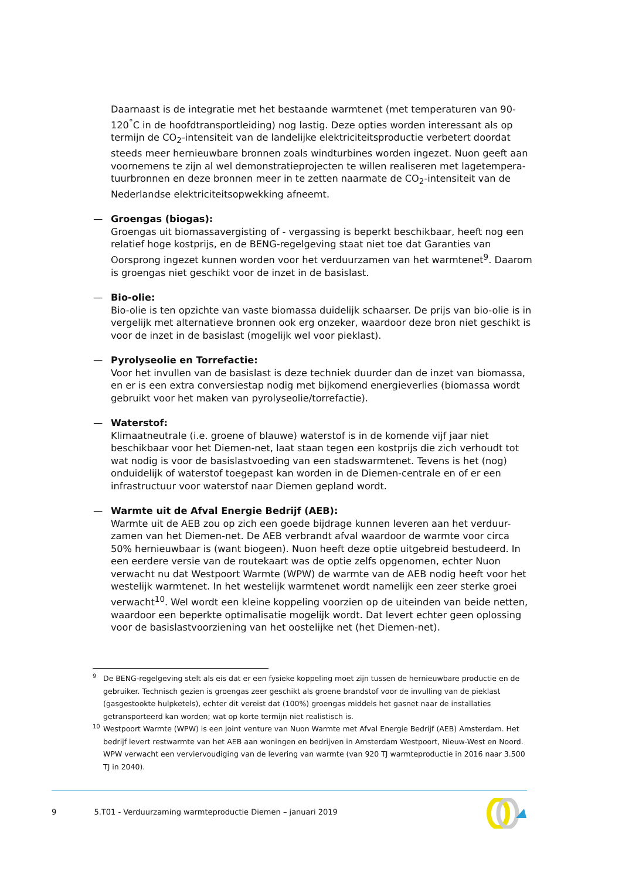Daarnaast is de integratie met het bestaande warmtenet (met temperaturen van 90-120<sup>°</sup>C in de hoofdtransportleiding) nog lastig. Deze opties worden interessant als op termijn de CO<sub>2</sub>-intensiteit van de landelijke elektriciteitsproductie verbetert doordat steeds meer hernieuwbare bronnen zoals windturbines worden ingezet. Nuon geeft aan voornemens te zijn al wel demonstratieprojecten te willen realiseren met lagetempera-tuurbronnen en deze bronnen meer in te zetten naarmate de CO<sub>2</sub>-intensiteit van de Nederlandse elektriciteitsopwekking afneemt.
— Groengas (biogas):
Groengas uit biomassavergisting of - vergassing is beperkt beschikbaar, heeft nog een relatief hoge kostprijs, en de BENG-regelgeving staat niet toe dat Garanties van Oorsprong ingezet kunnen worden voor het verduurzamen van het warmtenet<sup>9</sup>. Daarom is groengas niet geschikt voor de inzet in de basislast.
— Bio-olie:
Bio-olie is ten opzichte van vaste biomassa duidelijk schaarser. De prijs van bio-olie is in vergelijk met alternatieve bronnen ook erg onzeker, waardoor deze bron niet geschikt is voor de inzet in de basislast (mogelijk wel voor pieklast).
— Pyrolyseolie en Torrefactie:
Voor het invullen van de basislast is deze techniek duurder dan de inzet van biomassa, en er is een extra conversiestap nodig met bijkomend energieverlies (biomassa wordt gebruikt voor het maken van pyrolyseolie/torrefactie).
— Waterstof:
Klimaatneutrale (i.e. groene of blauwe) waterstof is in de komende vijf jaar niet beschikbaar voor het Diemen-net, laat staan tegen een kostprijs die zich verhoudt tot wat nodig is voor de basislastvoeding van een stadswarmtenet. Tevens is het (nog) onduidelijk of waterstof toegepast kan worden in de Diemen-centrale en of er een infrastructuur voor waterstof naar Diemen gepland wordt.
— Warmte uit de Afval Energie Bedrijf (AEB):
Warmte uit de AEB zou op zich een goede bijdrage kunnen leveren aan het verduur-zamen van het Diemen-net. De AEB verbrandt afval waardoor de warmte voor circa 50% hernieuwbaar is (want biogeen). Nuon heeft deze optie uitgebreid bestudeerd. In een eerdere versie van de routekaart was de optie zelfs opgenomen, echter Nuon verwacht nu dat Westpoort Warmte (WPW) de warmte van de AEB nodig heeft voor het westelijk warmtenet. In het westelijk warmtenet wordt namelijk een zeer sterke groei verwacht<sup>10</sup>. Wel wordt een kleine koppeling voorzien op de uiteinden van beide netten, waardoor een beperkte optimalisatie mogelijk wordt. Dat levert echter geen oplossing voor de basislastvoorziening van het oostelijke net (het Diemen-net).
<sup>9</sup> De BENG-regelgeving stelt als eis dat er een fysieke koppeling moet zijn tussen de hernieuwbare productie en de gebruiker. Technisch gezien is groengas zeer geschikt als groene brandstof voor de invulling van de pieklast (gasgestookte hulpketels), echter dit vereist dat (100%) groengas middels het gasnet naar de installaties getransporteerd kan worden; wat op korte termijn niet realistisch is.
<sup>10</sup> Westpoort Warmte (WPW) is een joint venture van Nuon Warmte met Afval Energie Bedrijf (AEB) Amsterdam. Het bedrijf levert restwarmte van het AEB aan woningen en bedrijven in Amsterdam Westpoort, Nieuw-West en Noord. WPW verwacht een verviervoudiging van de levering van warmte (van 920 TJ warmteproductie in 2016 naar 3.500 TJ in 2040).
9 5.T01 - Verduurzaming warmteproductie Diemen – januari 2019